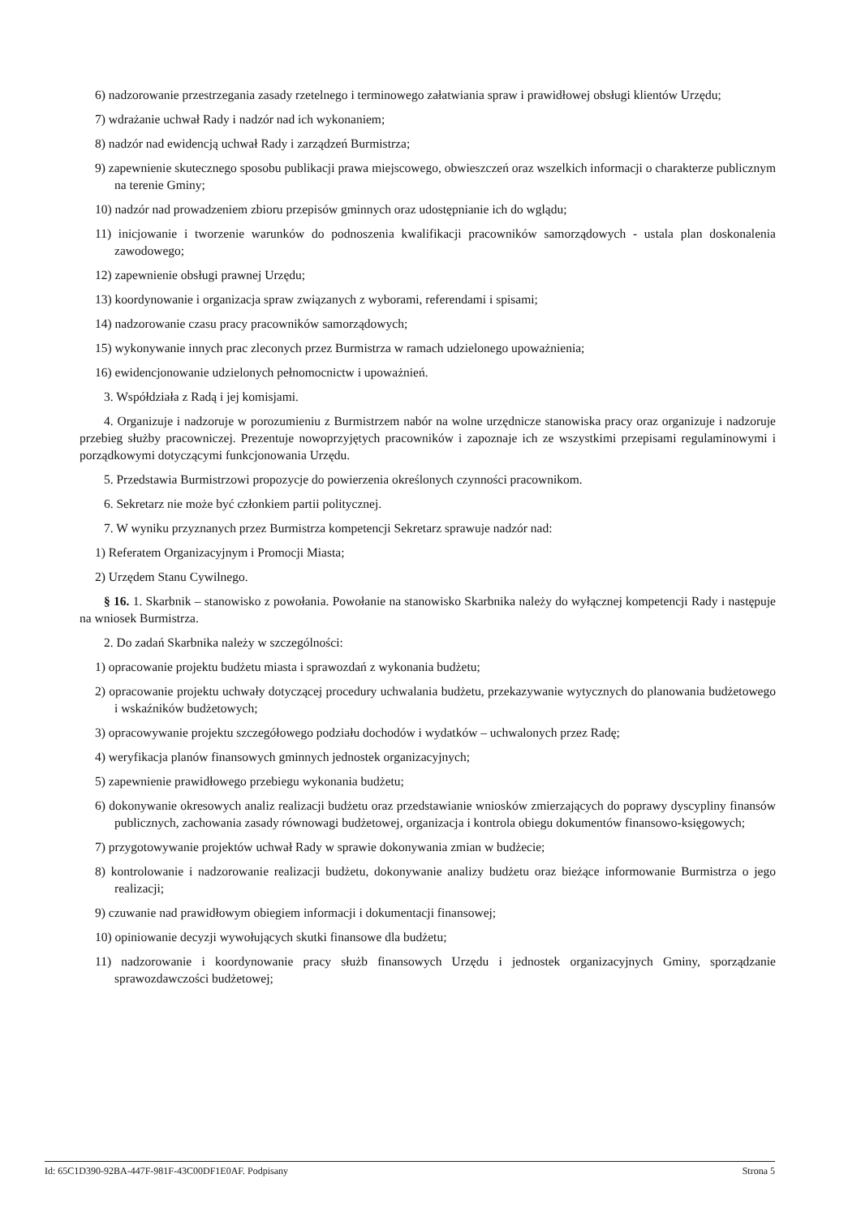6) nadzorowanie przestrzegania zasady rzetelnego i terminowego załatwiania spraw i prawidłowej obsługi klientów Urzędu;
7) wdrażanie uchwał Rady i nadzór nad ich wykonaniem;
8) nadzór nad ewidencją uchwał Rady i zarządzeń Burmistrza;
9) zapewnienie skutecznego sposobu publikacji prawa miejscowego, obwieszczeń oraz wszelkich informacji o charakterze publicznym na terenie Gminy;
10) nadzór nad prowadzeniem zbioru przepisów gminnych oraz udostępnianie ich do wglądu;
11) inicjowanie i tworzenie warunków do podnoszenia kwalifikacji pracowników samorządowych - ustala plan doskonalenia zawodowego;
12) zapewnienie obsługi prawnej Urzędu;
13) koordynowanie i organizacja spraw związanych z wyborami, referendami i spisami;
14) nadzorowanie czasu pracy pracowników samorządowych;
15) wykonywanie innych prac zleconych przez Burmistrza w ramach udzielonego upoważnienia;
16) ewidencjonowanie udzielonych pełnomocnictw i upoważnień.
3. Współdziała z Radą i jej komisjami.
4. Organizuje i nadzoruje w porozumieniu z Burmistrzem nabór na wolne urzędnicze stanowiska pracy oraz organizuje i nadzoruje przebieg służby pracowniczej. Prezentuje nowoprzyjętych pracowników i zapoznaje ich ze wszystkimi przepisami regulaminowymi i porządkowymi dotyczącymi funkcjonowania Urzędu.
5. Przedstawia Burmistrzowi propozycje do powierzenia określonych czynności pracownikom.
6. Sekretarz nie może być członkiem partii politycznej.
7. W wyniku przyznanych przez Burmistrza kompetencji Sekretarz sprawuje nadzór nad:
1) Referatem Organizacyjnym i Promocji Miasta;
2) Urzędem Stanu Cywilnego.
§ 16. 1. Skarbnik – stanowisko z powołania. Powołanie na stanowisko Skarbnika należy do wyłącznej kompetencji Rady i następuje na wniosek Burmistrza.
2. Do zadań Skarbnika należy w szczególności:
1) opracowanie projektu budżetu miasta i sprawozdań z wykonania budżetu;
2) opracowanie projektu uchwały dotyczącej procedury uchwalania budżetu, przekazywanie wytycznych do planowania budżetowego i wskaźników budżetowych;
3) opracowywanie projektu szczegółowego podziału dochodów i wydatków – uchwalonych przez Radę;
4) weryfikacja planów finansowych gminnych jednostek organizacyjnych;
5) zapewnienie prawidłowego przebiegu wykonania budżetu;
6) dokonywanie okresowych analiz realizacji budżetu oraz przedstawianie wniosków zmierzających do poprawy dyscypliny finansów publicznych, zachowania zasady równowagi budżetowej, organizacja i kontrola obiegu dokumentów finansowo-księgowych;
7) przygotowywanie projektów uchwał Rady w sprawie dokonywania zmian w budżecie;
8) kontrolowanie i nadzorowanie realizacji budżetu, dokonywanie analizy budżetu oraz bieżące informowanie Burmistrza o jego realizacji;
9) czuwanie nad prawidłowym obiegiem informacji i dokumentacji finansowej;
10) opiniowanie decyzji wywołujących skutki finansowe dla budżetu;
11) nadzorowanie i koordynowanie pracy służb finansowych Urzędu i jednostek organizacyjnych Gminy, sporządzanie sprawozdawczości budżetowej;
Id: 65C1D390-92BA-447F-981F-43C00DF1E0AF. Podpisany Strona 5